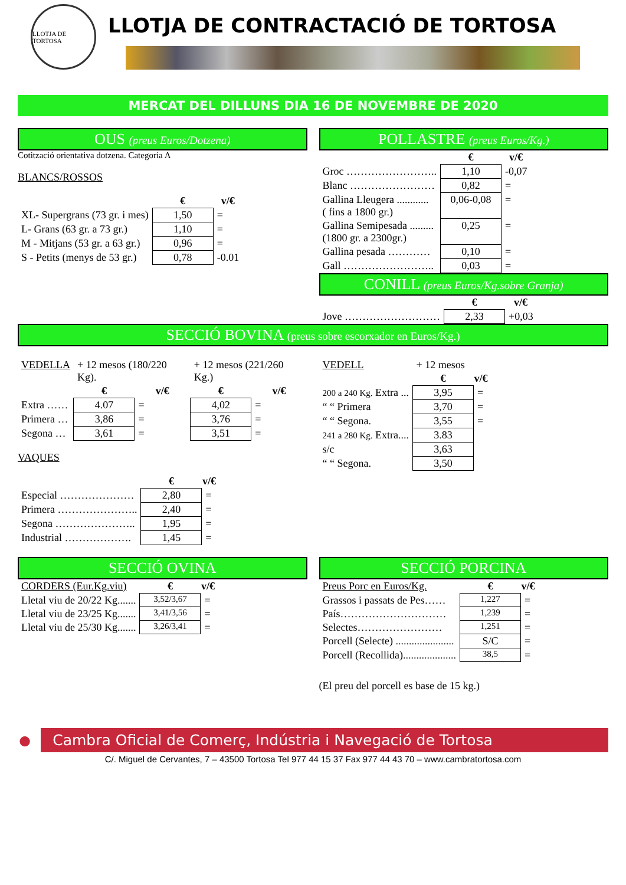LLOTJA DE TORTOSA
LLOTJA DE CONTRACTACIÓ DE TORTOSA
MERCAT DEL DILLUNS DIA 16 DE NOVEMBRE DE 2020
OUS (preus Euros/Dotzena)
Cotització orientativa dotzena. Categoria A
BLANCS/ROSSOS
| | € | v/€ |
| --- | --- | --- |
| XL- Supergrans (73 gr. i mes) | 1,50 | = |
| L- Grans (63 gr. a 73 gr.) | 1,10 | = |
| M - Mitjans (53 gr. a 63 gr.) | 0,96 | = |
| S - Petits (menys de 53 gr.) | 0,78 | -0.01 |
POLLASTRE (preus Euros/Kg.)
| | € | v/€ |
| --- | --- | --- |
| Groc …………………….. | 1,10 | -0,07 |
| Blanc …………………… | 0,82 | = |
| Gallina Lleugera ............ ( fins a 1800 gr.) | 0,06-0,08 | = |
| Gallina Semipesada ......... (1800 gr. a 2300gr.) | 0,25 | = |
| Gallina pesada ………… | 0,10 | = |
| Gall …………………….. | 0,03 | = |
CONILL (preus Euros/Kg.sobre Granja)
| | € | v/€ |
| --- | --- | --- |
| Jove ……………………… | 2,33 | +0,03 |
SECCIÓ BOVINA (preus sobre escorxador en Euros/Kg.)
| VEDELLA | + 12 mesos (180/220 Kg). | | + 12 mesos (221/260 Kg.) | |
| | € | v/€ | € | v/€ |
| Extra …… | 4.07 | = | 4,02 | = |
| Primera … | 3,86 | = | 3,76 | = |
| Segona … | 3,61 | = | 3,51 | = |
VAQUES
| | € | v/€ |
| --- | --- | --- |
| Especial ………………… | 2,80 | = |
| Primera ………………….. | 2,40 | = |
| Segona ………………….. | 1,95 | = |
| Industrial ………………. | 1,45 | = |
| VEDELL | + 12 mesos | |
| | € | v/€ |
| 200 a 240 Kg. Extra ... | 3,95 | = |
| “ “ Primera | 3,70 | = |
| “ “ Segona. | 3,55 | = |
| 241 a 280 Kg. Extra.... | 3.83 | |
| s/c | 3,63 | |
| “ “ Segona. | 3,50 | |
SECCIÓ OVINA
| CORDERS (Eur.Kg.viu) | € | v/€ |
| Lletal viu de 20/22 Kg....... | 3,52/3,67 | = |
| Lletal viu de 23/25 Kg....... | 3,41/3,56 | = |
| Lletal viu de 25/30 Kg....... | 3,26/3,41 | = |
SECCIÓ PORCINA
| Preus Porc en Euros/Kg. | € | v/€ |
| Grassos i passats de Pes…… | 1,227 | = |
| País………………………… | 1,239 | = |
| Selectes…………………… | 1,251 | = |
| Porcell (Selecte) ...................... | S/C | = |
| Porcell (Recollida).................... | 38,5 | = |
(El preu del porcell es base de 15 kg.)
●
Cambra Oficial de Comerç, Indústria i Navegació de Tortosa
C/. Miguel de Cervantes, 7 – 43500 Tortosa Tel 977 44 15 37 Fax 977 44 43 70 – www.cambratortosa.com